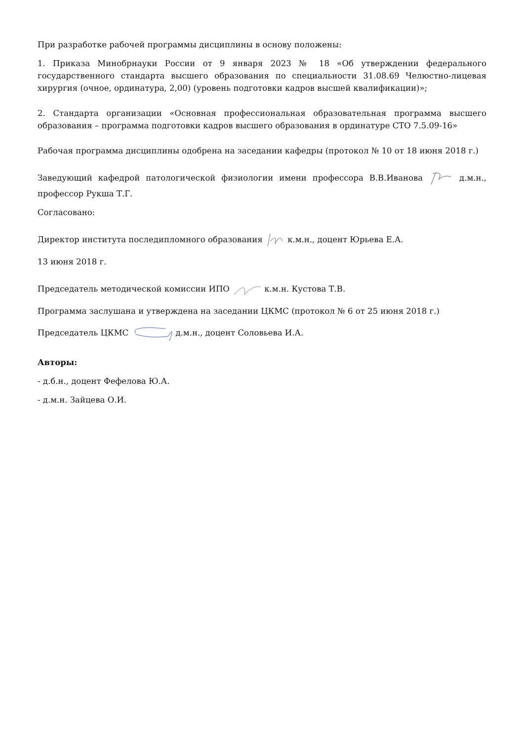При разработке рабочей программы дисциплины в основу положены:
1. Приказа Минобрнауки России от 9 января 2023 № 18 «Об утверждении федерального государственного стандарта высшего образования по специальности 31.08.69 Челюстно-лицевая хирургия (очное, ординатура, 2,00) (уровень подготовки кадров высшей квалификации)»;
2. Стандарта организации «Основная профессиональная образовательная программа высшего образования – программа подготовки кадров высшего образования в ординатуре СТО 7.5.09-16»
Рабочая программа дисциплины одобрена на заседании кафедры (протокол № 10 от 18 июня 2018 г.)
Заведующий кафедрой патологической физиологии имени профессора В.В.Иванова д.м.н., профессор Рукша Т.Г.
Согласовано:
Директор института последипломного образования к.м.н., доцент Юрьева Е.А.
13 июня 2018 г.
Председатель методической комиссии ИПО к.м.н. Кустова Т.В.
Программа заслушана и утверждена на заседании ЦКМС (протокол № 6 от 25 июня 2018 г.)
Председатель ЦКМС д.м.н., доцент Соловьева И.А.
Авторы:
- д.б.н., доцент Фефелова Ю.А.
- д.м.н. Зайцева О.И.